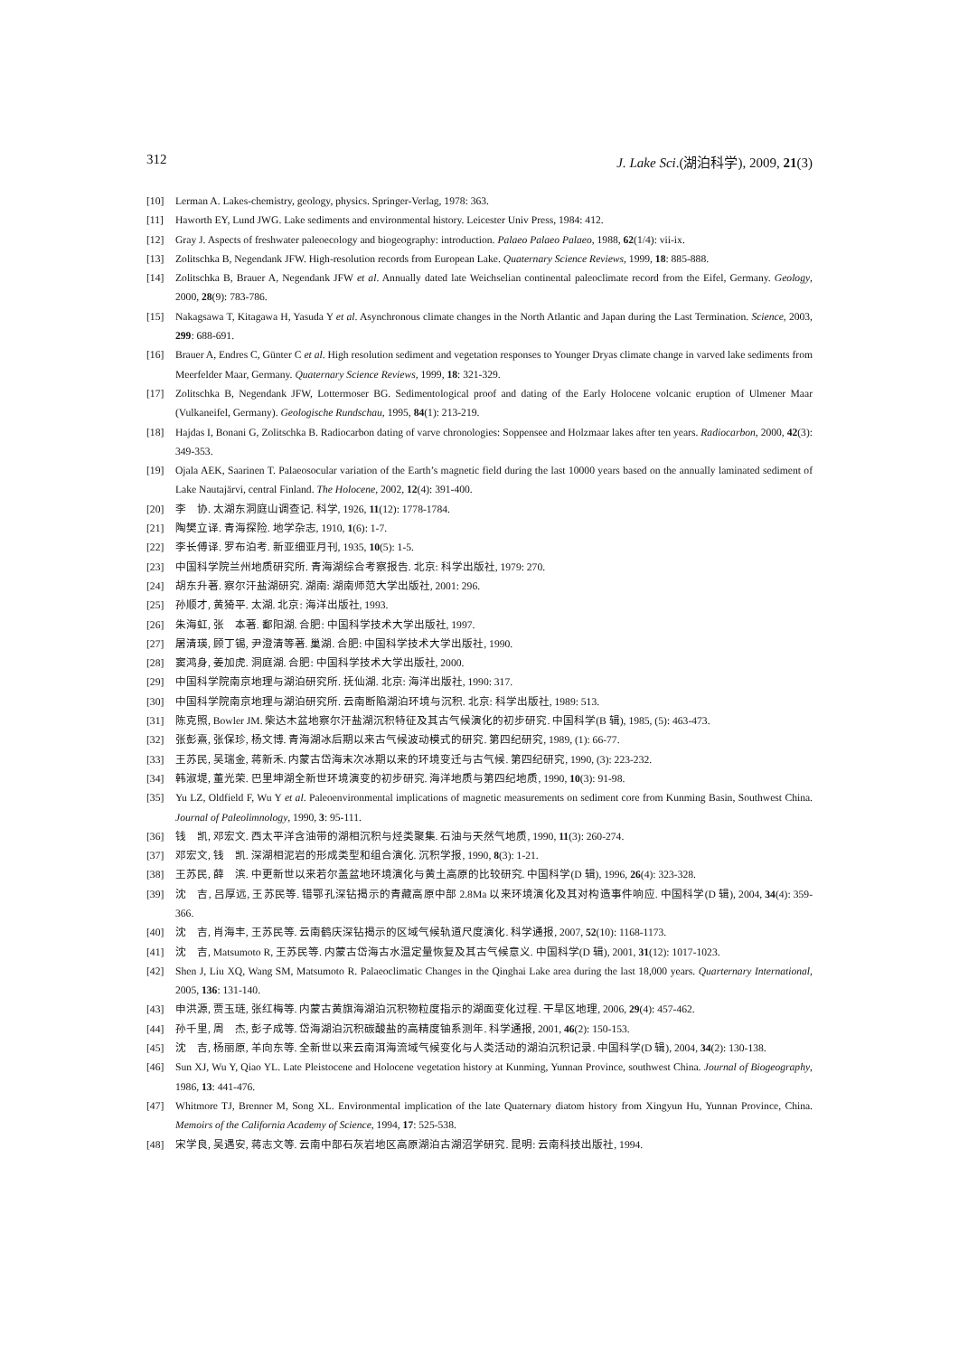312 J. Lake Sci.(湖泊科学), 2009, 21(3)
[10] Lerman A. Lakes-chemistry, geology, physics. Springer-Verlag, 1978: 363.
[11] Haworth EY, Lund JWG. Lake sediments and environmental history. Leicester Univ Press, 1984: 412.
[12] Gray J. Aspects of freshwater paleoecology and biogeography: introduction. Palaeo Palaeo Palaeo, 1988, 62(1/4): vii-ix.
[13] Zolitschka B, Negendank JFW. High-resolution records from European Lake. Quaternary Science Reviews, 1999, 18: 885-888.
[14] Zolitschka B, Brauer A, Negendank JFW et al. Annually dated late Weichselian continental paleoclimate record from the Eifel, Germany. Geology, 2000, 28(9): 783-786.
[15] Nakagsawa T, Kitagawa H, Yasuda Y et al. Asynchronous climate changes in the North Atlantic and Japan during the Last Termination. Science, 2003, 299: 688-691.
[16] Brauer A, Endres C, Günter C et al. High resolution sediment and vegetation responses to Younger Dryas climate change in varved lake sediments from Meerfelder Maar, Germany. Quaternary Science Reviews, 1999, 18: 321-329.
[17] Zolitschka B, Negendank JFW, Lottermoser BG. Sedimentological proof and dating of the Early Holocene volcanic eruption of Ulmener Maar (Vulkaneifel, Germany). Geologische Rundschau, 1995, 84(1): 213-219.
[18] Hajdas I, Bonani G, Zolitschka B. Radiocarbon dating of varve chronologies: Soppensee and Holzmaar lakes after ten years. Radiocarbon, 2000, 42(3): 349-353.
[19] Ojala AEK, Saarinen T. Palaeosocular variation of the Earth’s magnetic field during the last 10000 years based on the annually laminated sediment of Lake Nautajärvi, central Finland. The Holocene, 2002, 12(4): 391-400.
[20] 李　协. 太湖东洞庭山调查记. 科学, 1926, 11(12): 1778-1784.
[21] 陶樊立译. 青海探险. 地学杂志, 1910, 1(6): 1-7.
[22] 李长傅译. 罗布泊考. 新亚细亚月刊, 1935, 10(5): 1-5.
[23] 中国科学院兰州地质研究所. 青海湖综合考察报告. 北京: 科学出版社, 1979: 270.
[24] 胡东升著. 察尔汗盐湖研究. 湖南: 湖南师范大学出版社, 2001: 296.
[25] 孙顺才, 黄猗平. 太湖. 北京: 海洋出版社, 1993.
[26] 朱海虹, 张　本著. 鄱阳湖. 合肥: 中国科学技术大学出版社, 1997.
[27] 屠清瑛, 顾丁锡, 尹澄清等著. 巢湖. 合肥: 中国科学技术大学出版社, 1990.
[28] 窦鸿身, 姜加虎. 洞庭湖. 合肥: 中国科学技术大学出版社, 2000.
[29] 中国科学院南京地理与湖泊研究所. 抚仙湖. 北京: 海洋出版社, 1990: 317.
[30] 中国科学院南京地理与湖泊研究所. 云南断陷湖泊环境与沉积. 北京: 科学出版社, 1989: 513.
[31] 陈克照, Bowler JM. 柴达木盆地察尔汗盐湖沉积特征及其古气候演化的初步研究. 中国科学(B 辑), 1985, (5): 463-473.
[32] 张彭熹, 张保珍, 杨文博. 青海湖冰后期以来古气候波动模式的研究. 第四纪研究, 1989, (1): 66-77.
[33] 王苏民, 吴瑞金, 蒋新禾. 内蒙古岱海末次冰期以来的环境变迁与古气候. 第四纪研究, 1990, (3): 223-232.
[34] 韩淑堤, 董光荣. 巴里坤湖全新世环境演变的初步研究. 海洋地质与第四纪地质, 1990, 10(3): 91-98.
[35] Yu LZ, Oldfield F, Wu Y et al. Paleoenvironmental implications of magnetic measurements on sediment core from Kunming Basin, Southwest China. Journal of Paleolimnology, 1990, 3: 95-111.
[36] 钱　凯, 邓宏文. 西太平洋含油带的湖相沉积与烃类聚集. 石油与天然气地质, 1990, 11(3): 260-274.
[37] 邓宏文, 钱　凯. 深湖相泥岩的形成类型和组合演化. 沉积学报, 1990, 8(3): 1-21.
[38] 王苏民, 薛　滨. 中更新世以来若尔盖盆地环境演化与黄土高原的比较研究. 中国科学(D 辑), 1996, 26(4): 323-328.
[39] 沈　吉, 吕厚远, 王苏民等. 错鄂孔深钻揭示的青藏高原中部 2.8Ma 以来环境演化及其对构造事件响应. 中国科学(D 辑), 2004, 34(4): 359-366.
[40] 沈　吉, 肖海丰, 王苏民等. 云南鹤庆深钻揭示的区域气候轨道尺度演化. 科学通报, 2007, 52(10): 1168-1173.
[41] 沈　吉, Matsumoto R, 王苏民等. 内蒙古岱海古水温定量恢复及其古气候意义. 中国科学(D 辑), 2001, 31(12): 1017-1023.
[42] Shen J, Liu XQ, Wang SM, Matsumoto R. Palaeoclimatic Changes in the Qinghai Lake area during the last 18,000 years. Quarternary International, 2005, 136: 131-140.
[43] 申洪源, 贾玉琏, 张红梅等. 内蒙古黄旗海湖泊沉积物粒度指示的湖面变化过程. 干旱区地理, 2006, 29(4): 457-462.
[44] 孙千里, 周　杰, 彭子成等. 岱海湖泊沉积碳酸盐的高精度铀系测年. 科学通报, 2001, 46(2): 150-153.
[45] 沈　吉, 杨丽原, 羊向东等. 全新世以来云南洱海流域气候变化与人类活动的湖泊沉积记录. 中国科学(D 辑), 2004, 34(2): 130-138.
[46] Sun XJ, Wu Y, Qiao YL. Late Pleistocene and Holocene vegetation history at Kunming, Yunnan Province, southwest China. Journal of Biogeography, 1986, 13: 441-476.
[47] Whitmore TJ, Brenner M, Song XL. Environmental implication of the late Quaternary diatom history from Xingyun Hu, Yunnan Province, China. Memoirs of the California Academy of Science, 1994, 17: 525-538.
[48] 宋学良, 吴遇安, 蒋志文等. 云南中部石灰岩地区高原湖泊古湖沼学研究. 昆明: 云南科技出版社, 1994.